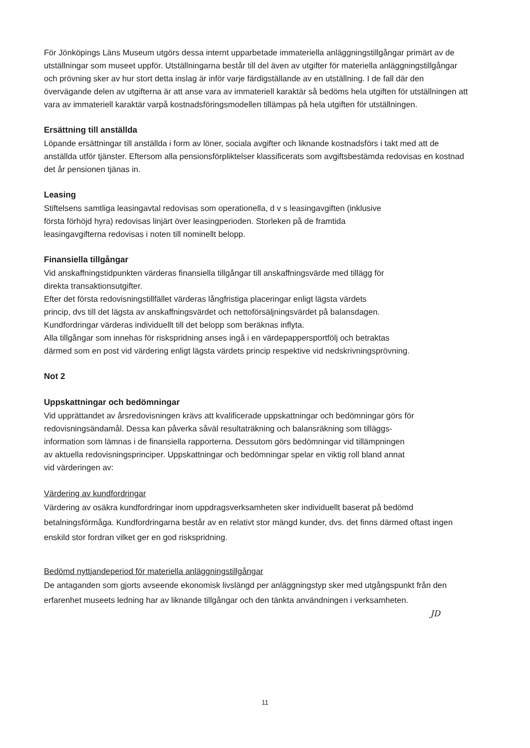För Jönköpings Läns Museum utgörs dessa internt upparbetade immateriella anläggningstillgångar primärt av de utställningar som museet uppför. Utställningarna består till del även av utgifter för materiella anläggningstillgångar och prövning sker av hur stort detta inslag är inför varje färdigställande av en utställning. I de fall där den övervägande delen av utgifterna är att anse vara av immateriell karaktär så bedöms hela utgiften för utställningen att vara av immateriell karaktär varpå kostnadsföringsmodellen tillämpas på hela utgiften för utställningen.
Ersättning till anställda
Löpande ersättningar till anställda i form av löner, sociala avgifter och liknande kostnadsförs i takt med att de anställda utför tjänster. Eftersom alla pensionsförpliktelser klassificerats som avgiftsbestämda redovisas en kostnad det år pensionen tjänas in.
Leasing
Stiftelsens samtliga leasingavtal redovisas som operationella, d v s leasingavgiften (inklusive
första förhöjd hyra) redovisas linjärt över leasingperioden. Storleken på de framtida
leasingavgifterna redovisas i noten till nominellt belopp.
Finansiella tillgångar
Vid anskaffningstidpunkten värderas finansiella tillgångar till anskaffningsvärde med tillägg för
direkta transaktionsutgifter.
Efter det första redovisningstillfället värderas långfristiga placeringar enligt lägsta värdets
princip, dvs till det lägsta av anskaffningsvärdet och nettoförsäljningsvärdet på balansdagen.
Kundfordringar värderas individuellt till det belopp som beräknas inflyta.
Alla tillgångar som innehas för riskspridning anses ingå i en värdepappersportfölj och betraktas
därmed som en post vid värdering enligt lägsta värdets princip respektive vid nedskrivningsprövning.
Not 2
Uppskattningar och bedömningar
Vid upprättandet av årsredovisningen krävs att kvalificerade uppskattningar och bedömningar görs för redovisningsändamål. Dessa kan påverka såväl resultaträkning och balansräkning som tilläggs-
information som lämnas i de finansiella rapporterna. Dessutom görs bedömningar vid tillämpningen
av aktuella redovisningsprinciper. Uppskattningar och bedömningar spelar en viktig roll bland annat
vid värderingen av:
Värdering av kundfordringar
Värdering av osäkra kundfordringar inom uppdragsverksamheten sker individuellt baserat på bedömd betalningsförmåga. Kundfordringarna består av en relativt stor mängd kunder, dvs. det finns därmed oftast ingen enskild stor fordran vilket ger en god riskspridning.
Bedömd nyttjandeperiod för materiella anläggningstillgångar
De antaganden som gjorts avseende ekonomisk livslängd per anläggningstyp sker med utgångspunkt från den erfarenhet museets ledning har av liknande tillgångar och den tänkta användningen i verksamheten.
JD
11